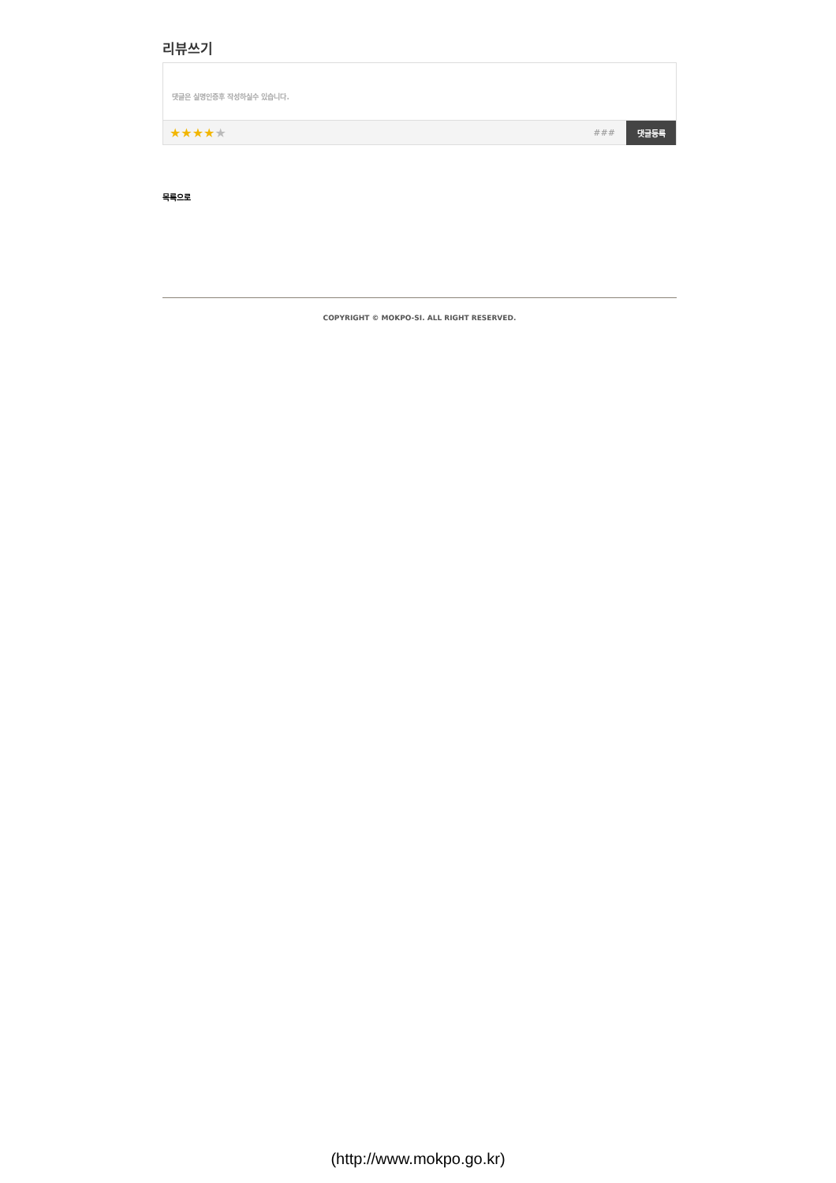리뷰쓰기
댓글은 실명인증후 작성하실수 있습니다.
★★★★★
###
댓글등록
목록으로
COPYRIGHT © MOKPO-SI. ALL RIGHT RESERVED.
(http://www.mokpo.go.kr)